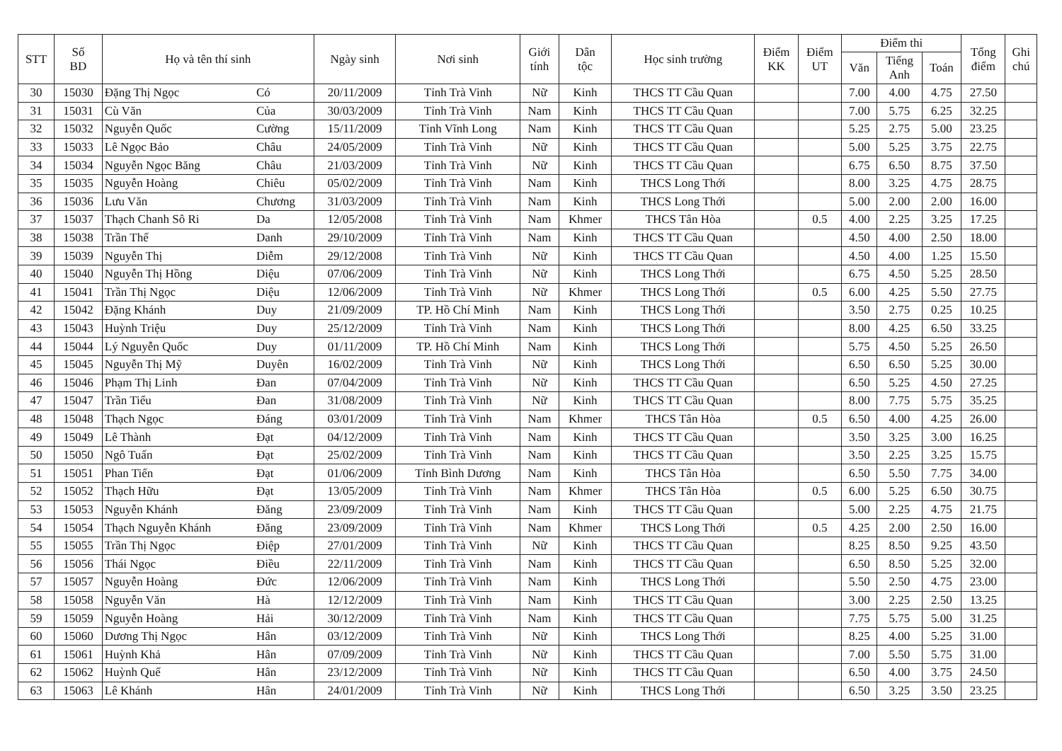| STT | Số BD | Họ và tên thí sinh | | Ngày sinh | Nơi sinh | Giới tính | Dân tộc | Học sinh trường | Điểm KK | Điểm UT | Điểm thi | | | Tổng điểm | Ghi chú |
| --- | --- | --- | --- | --- | --- | --- | --- | --- | --- | --- | --- | --- | --- | --- | --- |
| | | | | | | | | | | | Văn | Tiếng Anh | Toán | | |
| 30 | 15030 | Đặng Thị Ngọc | Có | 20/11/2009 | Tỉnh Trà Vinh | Nữ | Kinh | THCS TT Cầu Quan | | | 7.00 | 4.00 | 4.75 | 27.50 | |
| 31 | 15031 | Cù Văn | Của | 30/03/2009 | Tỉnh Trà Vinh | Nam | Kinh | THCS TT Cầu Quan | | | 7.00 | 5.75 | 6.25 | 32.25 | |
| 32 | 15032 | Nguyễn Quốc | Cường | 15/11/2009 | Tỉnh Vĩnh Long | Nam | Kinh | THCS TT Cầu Quan | | | 5.25 | 2.75 | 5.00 | 23.25 | |
| 33 | 15033 | Lê Ngọc Bảo | Châu | 24/05/2009 | Tỉnh Trà Vinh | Nữ | Kinh | THCS TT Cầu Quan | | | 5.00 | 5.25 | 3.75 | 22.75 | |
| 34 | 15034 | Nguyễn Ngọc Băng | Châu | 21/03/2009 | Tỉnh Trà Vinh | Nữ | Kinh | THCS TT Cầu Quan | | | 6.75 | 6.50 | 8.75 | 37.50 | |
| 35 | 15035 | Nguyễn Hoàng | Chiêu | 05/02/2009 | Tỉnh Trà Vinh | Nam | Kinh | THCS Long Thới | | | 8.00 | 3.25 | 4.75 | 28.75 | |
| 36 | 15036 | Lưu Văn | Chương | 31/03/2009 | Tỉnh Trà Vinh | Nam | Kinh | THCS Long Thới | | | 5.00 | 2.00 | 2.00 | 16.00 | |
| 37 | 15037 | Thạch Chanh Sô Ri | Da | 12/05/2008 | Tỉnh Trà Vinh | Nam | Khmer | THCS Tân Hòa | | 0.5 | 4.00 | 2.25 | 3.25 | 17.25 | |
| 38 | 15038 | Trần Thế | Danh | 29/10/2009 | Tỉnh Trà Vinh | Nam | Kinh | THCS TT Cầu Quan | | | 4.50 | 4.00 | 2.50 | 18.00 | |
| 39 | 15039 | Nguyễn Thị | Diễm | 29/12/2008 | Tỉnh Trà Vinh | Nữ | Kinh | THCS TT Cầu Quan | | | 4.50 | 4.00 | 1.25 | 15.50 | |
| 40 | 15040 | Nguyễn Thị Hồng | Diệu | 07/06/2009 | Tỉnh Trà Vinh | Nữ | Kinh | THCS Long Thới | | | 6.75 | 4.50 | 5.25 | 28.50 | |
| 41 | 15041 | Trần Thị Ngọc | Diệu | 12/06/2009 | Tỉnh Trà Vinh | Nữ | Khmer | THCS Long Thới | | 0.5 | 6.00 | 4.25 | 5.50 | 27.75 | |
| 42 | 15042 | Đặng Khánh | Duy | 21/09/2009 | TP. Hồ Chí Minh | Nam | Kinh | THCS Long Thới | | | 3.50 | 2.75 | 0.25 | 10.25 | |
| 43 | 15043 | Huỳnh Triệu | Duy | 25/12/2009 | Tỉnh Trà Vinh | Nam | Kinh | THCS Long Thới | | | 8.00 | 4.25 | 6.50 | 33.25 | |
| 44 | 15044 | Lý Nguyễn Quốc | Duy | 01/11/2009 | TP. Hồ Chí Minh | Nam | Kinh | THCS Long Thới | | | 5.75 | 4.50 | 5.25 | 26.50 | |
| 45 | 15045 | Nguyễn Thị Mỹ | Duyên | 16/02/2009 | Tỉnh Trà Vinh | Nữ | Kinh | THCS Long Thới | | | 6.50 | 6.50 | 5.25 | 30.00 | |
| 46 | 15046 | Phạm Thị Linh | Đan | 07/04/2009 | Tỉnh Trà Vinh | Nữ | Kinh | THCS TT Cầu Quan | | | 6.50 | 5.25 | 4.50 | 27.25 | |
| 47 | 15047 | Trần Tiểu | Đan | 31/08/2009 | Tỉnh Trà Vinh | Nữ | Kinh | THCS TT Cầu Quan | | | 8.00 | 7.75 | 5.75 | 35.25 | |
| 48 | 15048 | Thạch Ngọc | Đáng | 03/01/2009 | Tỉnh Trà Vinh | Nam | Khmer | THCS Tân Hòa | | 0.5 | 6.50 | 4.00 | 4.25 | 26.00 | |
| 49 | 15049 | Lê Thành | Đạt | 04/12/2009 | Tỉnh Trà Vinh | Nam | Kinh | THCS TT Cầu Quan | | | 3.50 | 3.25 | 3.00 | 16.25 | |
| 50 | 15050 | Ngô Tuấn | Đạt | 25/02/2009 | Tỉnh Trà Vinh | Nam | Kinh | THCS TT Cầu Quan | | | 3.50 | 2.25 | 3.25 | 15.75 | |
| 51 | 15051 | Phan Tiến | Đạt | 01/06/2009 | Tỉnh Bình Dương | Nam | Kinh | THCS Tân Hòa | | | 6.50 | 5.50 | 7.75 | 34.00 | |
| 52 | 15052 | Thạch Hữu | Đạt | 13/05/2009 | Tỉnh Trà Vinh | Nam | Khmer | THCS Tân Hòa | | 0.5 | 6.00 | 5.25 | 6.50 | 30.75 | |
| 53 | 15053 | Nguyễn Khánh | Đăng | 23/09/2009 | Tỉnh Trà Vinh | Nam | Kinh | THCS TT Cầu Quan | | | 5.00 | 2.25 | 4.75 | 21.75 | |
| 54 | 15054 | Thạch Nguyễn Khánh | Đăng | 23/09/2009 | Tỉnh Trà Vinh | Nam | Khmer | THCS Long Thới | | 0.5 | 4.25 | 2.00 | 2.50 | 16.00 | |
| 55 | 15055 | Trần Thị Ngọc | Điệp | 27/01/2009 | Tỉnh Trà Vinh | Nữ | Kinh | THCS TT Cầu Quan | | | 8.25 | 8.50 | 9.25 | 43.50 | |
| 56 | 15056 | Thái Ngọc | Điều | 22/11/2009 | Tỉnh Trà Vinh | Nam | Kinh | THCS TT Cầu Quan | | | 6.50 | 8.50 | 5.25 | 32.00 | |
| 57 | 15057 | Nguyễn Hoàng | Đức | 12/06/2009 | Tỉnh Trà Vinh | Nam | Kinh | THCS Long Thới | | | 5.50 | 2.50 | 4.75 | 23.00 | |
| 58 | 15058 | Nguyễn Văn | Hà | 12/12/2009 | Tỉnh Trà Vinh | Nam | Kinh | THCS TT Cầu Quan | | | 3.00 | 2.25 | 2.50 | 13.25 | |
| 59 | 15059 | Nguyễn Hoàng | Hải | 30/12/2009 | Tỉnh Trà Vinh | Nam | Kinh | THCS TT Cầu Quan | | | 7.75 | 5.75 | 5.00 | 31.25 | |
| 60 | 15060 | Dương Thị Ngọc | Hân | 03/12/2009 | Tỉnh Trà Vinh | Nữ | Kinh | THCS Long Thới | | | 8.25 | 4.00 | 5.25 | 31.00 | |
| 61 | 15061 | Huỳnh Khả | Hân | 07/09/2009 | Tỉnh Trà Vinh | Nữ | Kinh | THCS TT Cầu Quan | | | 7.00 | 5.50 | 5.75 | 31.00 | |
| 62 | 15062 | Huỳnh Quế | Hân | 23/12/2009 | Tỉnh Trà Vinh | Nữ | Kinh | THCS TT Cầu Quan | | | 6.50 | 4.00 | 3.75 | 24.50 | |
| 63 | 15063 | Lê Khánh | Hân | 24/01/2009 | Tỉnh Trà Vinh | Nữ | Kinh | THCS Long Thới | | | 6.50 | 3.25 | 3.50 | 23.25 | |